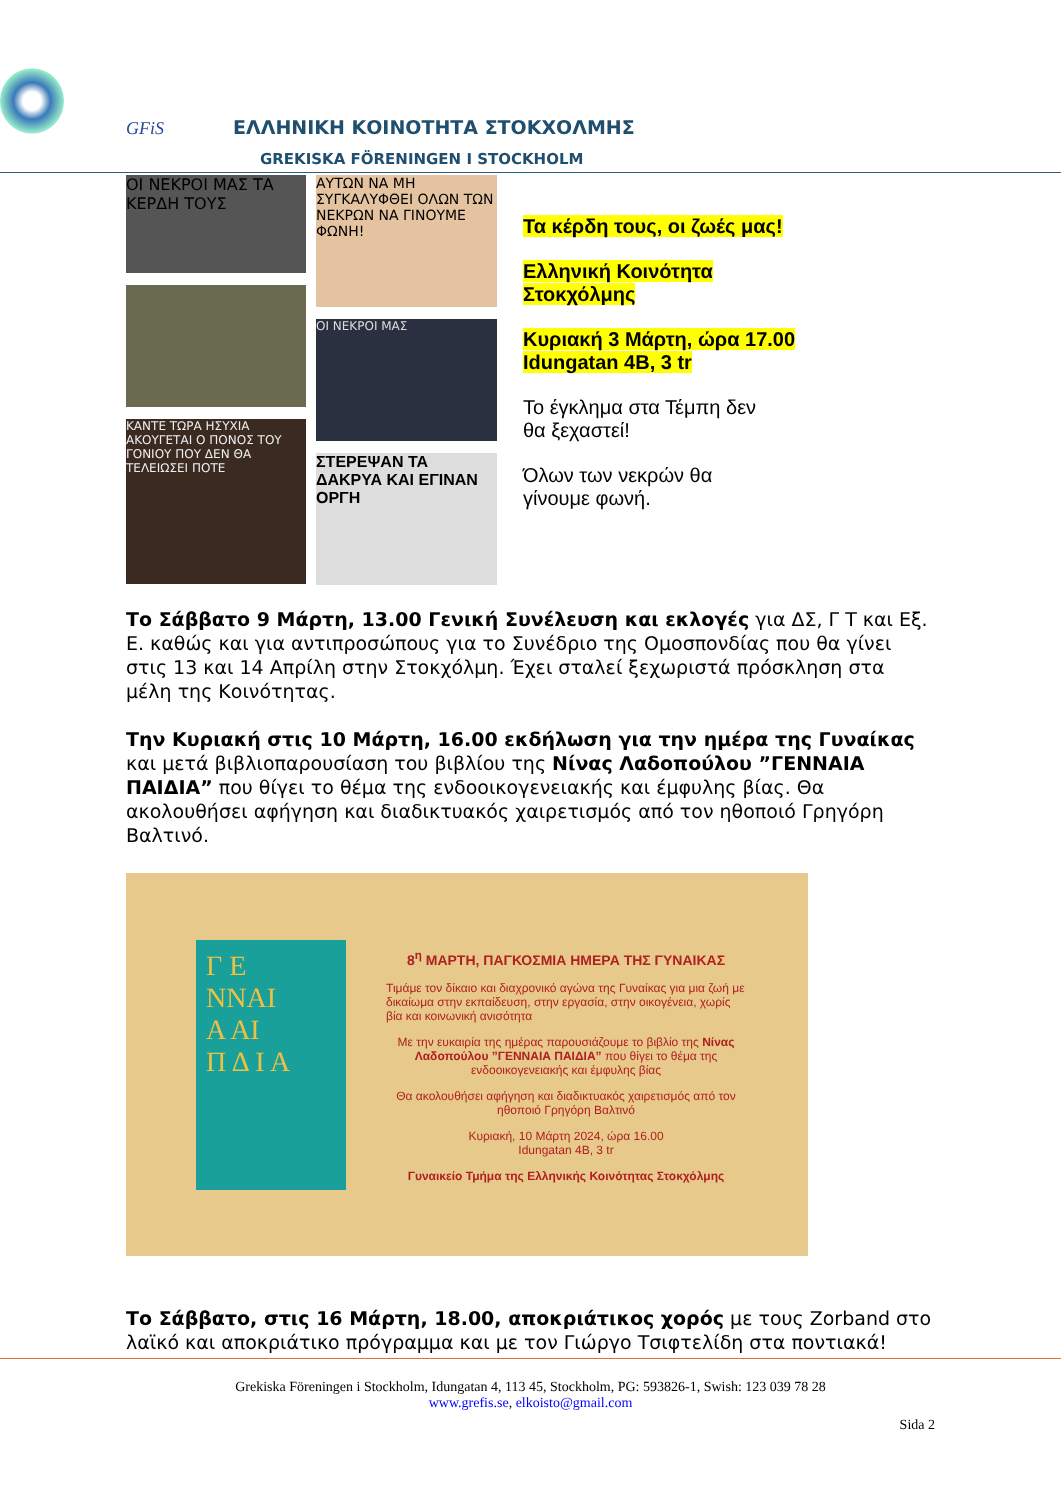GFiS ΕΛΛΗΝΙΚΗ ΚΟΙΝΟΤΗΤΑ ΣΤΟΚΧΟΛΜΗΣ
GREKISKA FÖRENINGEN I STOCKHOLM
ΟΙ ΝΕΚΡΟΙ ΜΑΣ ΤΑ ΚΕΡΔΗ ΤΟΥΣ
ΚΑΝΤΕ ΤΩΡΑ ΗΣΥΧΙΑ ΑΚΟΥΓΕΤΑΙ Ο ΠΟΝΟΣ ΤΟΥ ΓΟΝΙΟΥ ΠΟΥ ΔΕΝ ΘΑ ΤΕΛΕΙΩΣΕΙ ΠΟΤΕ
ΑΥΤΩΝ ΝΑ ΜΗ ΣΥΓΚΑΛΥΦΘΕΙ ΟΛΩΝ ΤΩΝ ΝΕΚΡΩΝ ΝΑ ΓΙΝΟΥΜΕ ΦΩΝΗ!
ΟΙ ΝΕΚΡΟΙ ΜΑΣ
ΣΤΕΡΕΨΑΝ ΤΑ ΔΑΚΡΥΑ ΚΑΙ ΕΓΙΝΑΝ ΟΡΓΗ
Τα κέρδη τους, οι ζωές μας!
Ελληνική Κοινότητα
Στοκχόλμης
Κυριακή 3 Μάρτη, ώρα 17.00
Idungatan 4B, 3 tr
Το έγκλημα στα Τέμπη δεν
θα ξεχαστεί!
Όλων των νεκρών θα
γίνουμε φωνή.
Το Σάββατο 9 Μάρτη, 13.00 Γενική Συνέλευση και εκλογές για ΔΣ, Γ Τ και Εξ. Ε. καθώς και για αντιπροσώπους για το Συνέδριο της Ομοσπονδίας που θα γίνει στις 13 και 14 Απρίλη στην Στοκχόλμη. Έχει σταλεί ξεχωριστά πρόσκληση στα μέλη της Κοινότητας.
Την Κυριακή στις 10 Μάρτη, 16.00 εκδήλωση για την ημέρα της Γυναίκας και μετά βιβλιοπαρουσίαση του βιβλίου της Νίνας Λαδοπούλου ”ΓΕΝΝΑΙΑ ΠΑΙΔΙΑ” που θίγει το θέμα της ενδοοικογενειακής και έμφυλης βίας. Θα ακολουθήσει αφήγηση και διαδικτυακός χαιρετισμός από τον ηθοποιό Γρηγόρη Βαλτινό.
Γ Ε
ΝΝΑΙ
Α ΑΙ
Π Δ Ι Α
8<sup>η</sup> ΜΑΡΤΗ, ΠΑΓΚΟΣΜΙΑ ΗΜΕΡΑ ΤΗΣ ΓΥΝΑΙΚΑΣ
Τιμάμε τον δίκαιο και διαχρονικό αγώνα της Γυναίκας για μια ζωή με δικαίωμα στην εκπαίδευση, στην εργασία, στην οικογένεια, χωρίς βία και κοινωνική ανισότητα
Με την ευκαιρία της ημέρας παρουσιάζουμε το βιβλίο της Νίνας Λαδοπούλου ”ΓΕΝΝΑΙΑ ΠΑΙΔΙΑ” που θίγει το θέμα της ενδοοικογενειακής και έμφυλης βίας
Θα ακολουθήσει αφήγηση και διαδικτυακός χαιρετισμός από τον ηθοποιό Γρηγόρη Βαλτινό
Κυριακή, 10 Μάρτη 2024, ώρα 16.00
Idungatan 4B, 3 tr
Γυναικείο Τμήμα της Ελληνικής Κοινότητας Στοκχόλμης
Το Σάββατο, στις 16 Μάρτη, 18.00, αποκριάτικος χορός με τους Zorband στο λαϊκό και αποκριάτικο πρόγραμμα και με τον Γιώργο Τσιφτελίδη στα ποντιακά!
Grekiska Föreningen i Stockholm, Idungatan 4, 113 45, Stockholm, PG: 593826-1, Swish: 123 039 78 28
www.grefis.se, elkoisto@gmail.com
Sida 2